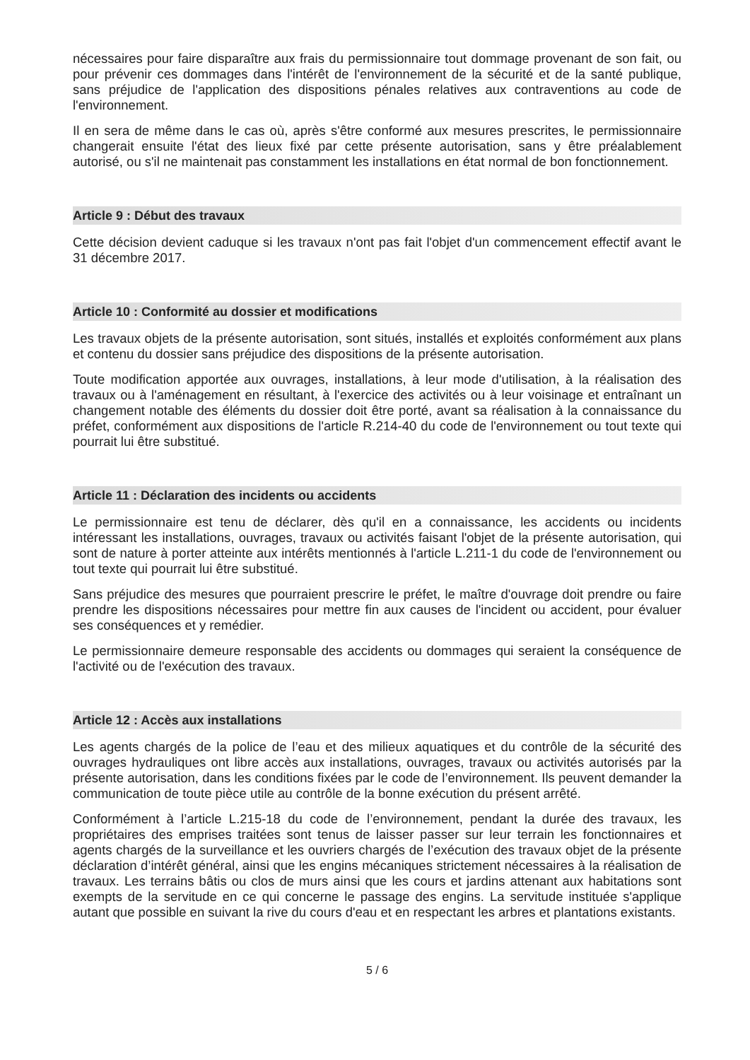nécessaires pour faire disparaître aux frais du permissionnaire tout dommage provenant de son fait, ou pour prévenir ces dommages dans l'intérêt de l'environnement de la sécurité et de la santé publique, sans préjudice de l'application des dispositions pénales relatives aux contraventions au code de l'environnement.
Il en sera de même dans le cas où, après s'être conformé aux mesures prescrites, le permissionnaire changerait ensuite l'état des lieux fixé par cette présente autorisation, sans y être préalablement autorisé, ou s'il ne maintenait pas constamment les installations en état normal de bon fonctionnement.
Article 9 : Début des travaux
Cette décision devient caduque si les travaux n'ont pas fait l'objet d'un commencement effectif avant le 31 décembre 2017.
Article 10 : Conformité au dossier et modifications
Les travaux objets de la présente autorisation, sont situés, installés et exploités conformément aux plans et contenu du dossier sans préjudice des dispositions de la présente autorisation.
Toute modification apportée aux ouvrages, installations, à leur mode d'utilisation, à la réalisation des travaux ou à l'aménagement en résultant, à l'exercice des activités ou à leur voisinage et entraînant un changement notable des éléments du dossier doit être porté, avant sa réalisation à la connaissance du préfet, conformément aux dispositions de l'article R.214-40 du code de l'environnement ou tout texte qui pourrait lui être substitué.
Article 11 : Déclaration des incidents ou accidents
Le permissionnaire est tenu de déclarer, dès qu'il en a connaissance, les accidents ou incidents intéressant les installations, ouvrages, travaux ou activités faisant l'objet de la présente autorisation, qui sont de nature à porter atteinte aux intérêts mentionnés à l'article L.211-1 du code de l'environnement ou tout texte qui pourrait lui être substitué.
Sans préjudice des mesures que pourraient prescrire le préfet, le maître d'ouvrage doit prendre ou faire prendre les dispositions nécessaires pour mettre fin aux causes de l'incident ou accident, pour évaluer ses conséquences et y remédier.
Le permissionnaire demeure responsable des accidents ou dommages qui seraient la conséquence de l'activité ou de l'exécution des travaux.
Article 12 : Accès aux installations
Les agents chargés de la police de l’eau et des milieux aquatiques et du contrôle de la sécurité des ouvrages hydrauliques ont libre accès aux installations, ouvrages, travaux ou activités autorisés par la présente autorisation, dans les conditions fixées par le code de l’environnement. Ils peuvent demander la communication de toute pièce utile au contrôle de la bonne exécution du présent arrêté.
Conformément à l’article L.215-18 du code de l’environnement, pendant la durée des travaux, les propriétaires des emprises traitées sont tenus de laisser passer sur leur terrain les fonctionnaires et agents chargés de la surveillance et les ouvriers chargés de l’exécution des travaux objet de la présente déclaration d’intérêt général, ainsi que les engins mécaniques strictement nécessaires à la réalisation de travaux. Les terrains bâtis ou clos de murs ainsi que les cours et jardins attenant aux habitations sont exempts de la servitude en ce qui concerne le passage des engins. La servitude instituée s'applique autant que possible en suivant la rive du cours d'eau et en respectant les arbres et plantations existants.
5 / 6